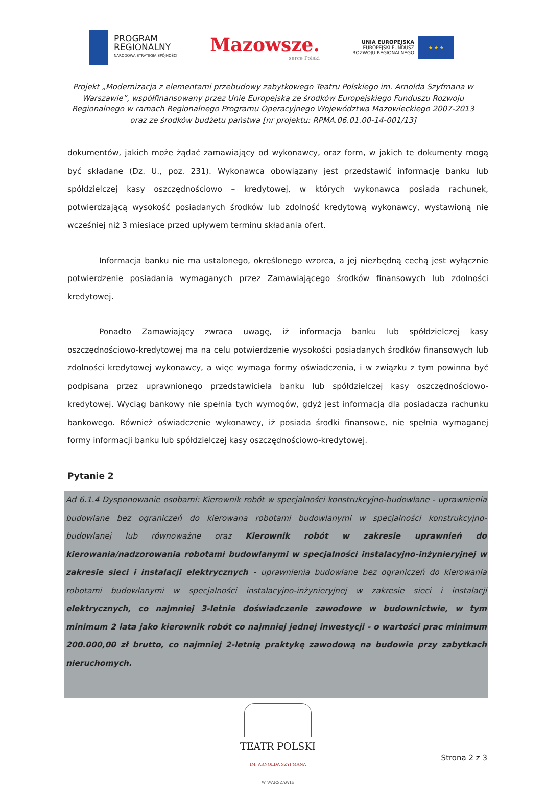PROGRAM
REGIONALNY
NARODOWA STRATEGIA SPÓJNOŚCI
Mazowsze.
serce Polski
UNIA EUROPEJSKA
EUROPEJSKI FUNDUSZ
ROZWOJU REGIONALNEGO
★ ★ ★
Projekt „Modernizacja z elementami przebudowy zabytkowego Teatru Polskiego im. Arnolda Szyfmana w Warszawie”, współfinansowany przez Unię Europejską ze środków Europejskiego Funduszu Rozwoju Regionalnego w ramach Regionalnego Programu Operacyjnego Województwa Mazowieckiego 2007-2013 oraz ze środków budżetu państwa [nr projektu: RPMA.06.01.00-14-001/13]
dokumentów, jakich może żądać zamawiający od wykonawcy, oraz form, w jakich te dokumenty mogą być składane (Dz. U., poz. 231). Wykonawca obowiązany jest przedstawić informację banku lub spółdzielczej kasy oszczędnościowo – kredytowej, w których wykonawca posiada rachunek, potwierdzającą wysokość posiadanych środków lub zdolność kredytową wykonawcy, wystawioną nie wcześniej niż 3 miesiące przed upływem terminu składania ofert.
Informacja banku nie ma ustalonego, określonego wzorca, a jej niezbędną cechą jest wyłącznie potwierdzenie posiadania wymaganych przez Zamawiającego środków finansowych lub zdolności kredytowej.
Ponadto Zamawiający zwraca uwagę, iż informacja banku lub spółdzielczej kasy oszczędnościowo-kredytowej ma na celu potwierdzenie wysokości posiadanych środków finansowych lub zdolności kredytowej wykonawcy, a więc wymaga formy oświadczenia, i w związku z tym powinna być podpisana przez uprawnionego przedstawiciela banku lub spółdzielczej kasy oszczędnościowo-kredytowej. Wyciąg bankowy nie spełnia tych wymogów, gdyż jest informacją dla posiadacza rachunku bankowego. Również oświadczenie wykonawcy, iż posiada środki finansowe, nie spełnia wymaganej formy informacji banku lub spółdzielczej kasy oszczędnościowo-kredytowej.
Pytanie 2
Ad 6.1.4 Dysponowanie osobami: Kierownik robót w specjalności konstrukcyjno-budowlane - uprawnienia budowlane bez ograniczeń do kierowana robotami budowlanymi w specjalności konstrukcyjno-budowlanej lub równoważne oraz Kierownik robót w zakresie uprawnień do kierowania/nadzorowania robotami budowlanymi w specjalności instalacyjno-inżynieryjnej w zakresie sieci i instalacji elektrycznych - uprawnienia budowlane bez ograniczeń do kierowania robotami budowlanymi w specjalności instalacyjno-inżynieryjnej w zakresie sieci i instalacji elektrycznych, co najmniej 3-letnie doświadczenie zawodowe w budownictwie, w tym minimum 2 lata jako kierownik robót co najmniej jednej inwestycji - o wartości prac minimum 200.000,00 zł brutto, co najmniej 2-letnią praktykę zawodową na budowie przy zabytkach nieruchomych.
TEATR POLSKI
IM. ARNOLDA SZYFMANA
W WARSZAWIE
Strona 2 z 3